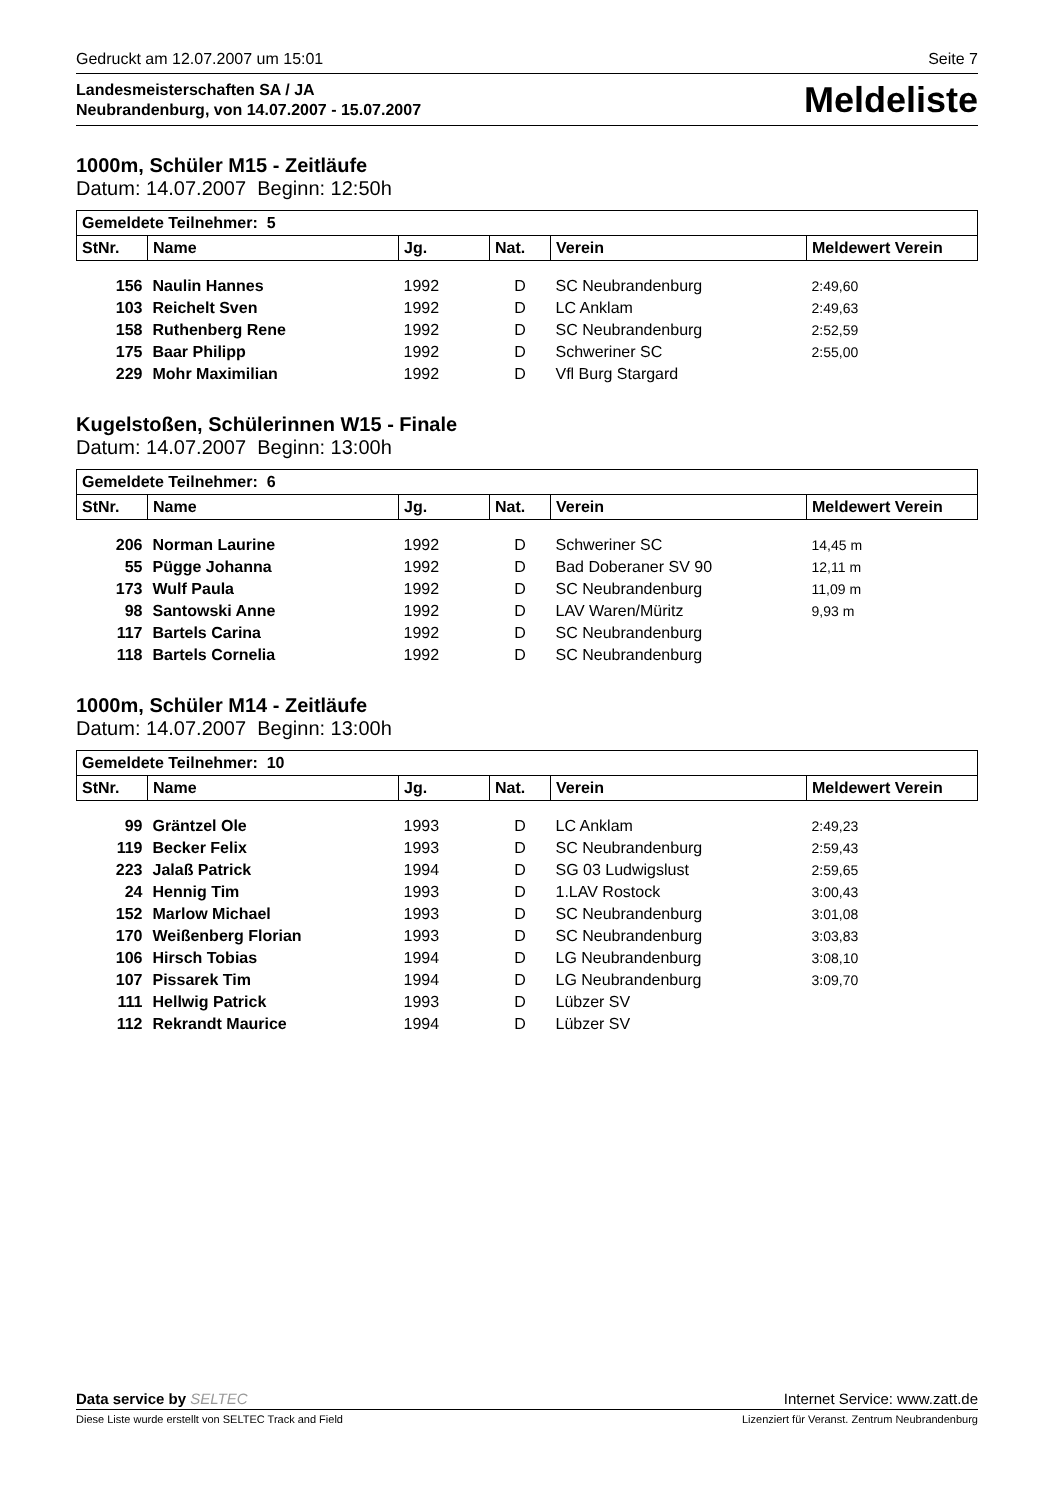Gedruckt am 12.07.2007 um 15:01 Seite 7
Landesmeisterschaften SA / JA
Neubrandenburg, von 14.07.2007 - 15.07.2007
Meldeliste
1000m, Schüler M15 - Zeitläufe
Datum: 14.07.2007 Beginn: 12:50h
| Gemeldete Teilnehmer: 5 | | | | | |
| --- | --- | --- | --- | --- | --- |
| StNr. | Name | Jg. | Nat. | Verein | Meldewert Verein |
| 156 | Naulin Hannes | 1992 | D | SC Neubrandenburg | 2:49,60 |
| 103 | Reichelt Sven | 1992 | D | LC Anklam | 2:49,63 |
| 158 | Ruthenberg Rene | 1992 | D | SC Neubrandenburg | 2:52,59 |
| 175 | Baar Philipp | 1992 | D | Schweriner SC | 2:55,00 |
| 229 | Mohr Maximilian | 1992 | D | Vfl Burg Stargard | |
Kugelstoßen, Schülerinnen W15 - Finale
Datum: 14.07.2007 Beginn: 13:00h
| Gemeldete Teilnehmer: 6 | | | | | |
| --- | --- | --- | --- | --- | --- |
| StNr. | Name | Jg. | Nat. | Verein | Meldewert Verein |
| 206 | Norman Laurine | 1992 | D | Schweriner SC | 14,45 m |
| 55 | Pügge Johanna | 1992 | D | Bad Doberaner SV 90 | 12,11 m |
| 173 | Wulf Paula | 1992 | D | SC Neubrandenburg | 11,09 m |
| 98 | Santowski Anne | 1992 | D | LAV Waren/Müritz | 9,93 m |
| 117 | Bartels Carina | 1992 | D | SC Neubrandenburg | |
| 118 | Bartels Cornelia | 1992 | D | SC Neubrandenburg | |
1000m, Schüler M14 - Zeitläufe
Datum: 14.07.2007 Beginn: 13:00h
| Gemeldete Teilnehmer: 10 | | | | | |
| --- | --- | --- | --- | --- | --- |
| StNr. | Name | Jg. | Nat. | Verein | Meldewert Verein |
| 99 | Gräntzel Ole | 1993 | D | LC Anklam | 2:49,23 |
| 119 | Becker Felix | 1993 | D | SC Neubrandenburg | 2:59,43 |
| 223 | Jalaß Patrick | 1994 | D | SG 03 Ludwigslust | 2:59,65 |
| 24 | Hennig Tim | 1993 | D | 1.LAV Rostock | 3:00,43 |
| 152 | Marlow Michael | 1993 | D | SC Neubrandenburg | 3:01,08 |
| 170 | Weißenberg Florian | 1993 | D | SC Neubrandenburg | 3:03,83 |
| 106 | Hirsch Tobias | 1994 | D | LG Neubrandenburg | 3:08,10 |
| 107 | Pissarek Tim | 1994 | D | LG Neubrandenburg | 3:09,70 |
| 111 | Hellwig Patrick | 1993 | D | Lübzer SV | |
| 112 | Rekrandt Maurice | 1994 | D | Lübzer SV | |
Data service by SELTEC Internet Service: www.zatt.de
Diese Liste wurde erstellt von SELTEC Track and Field Lizenziert für Veranst. Zentrum Neubrandenburg